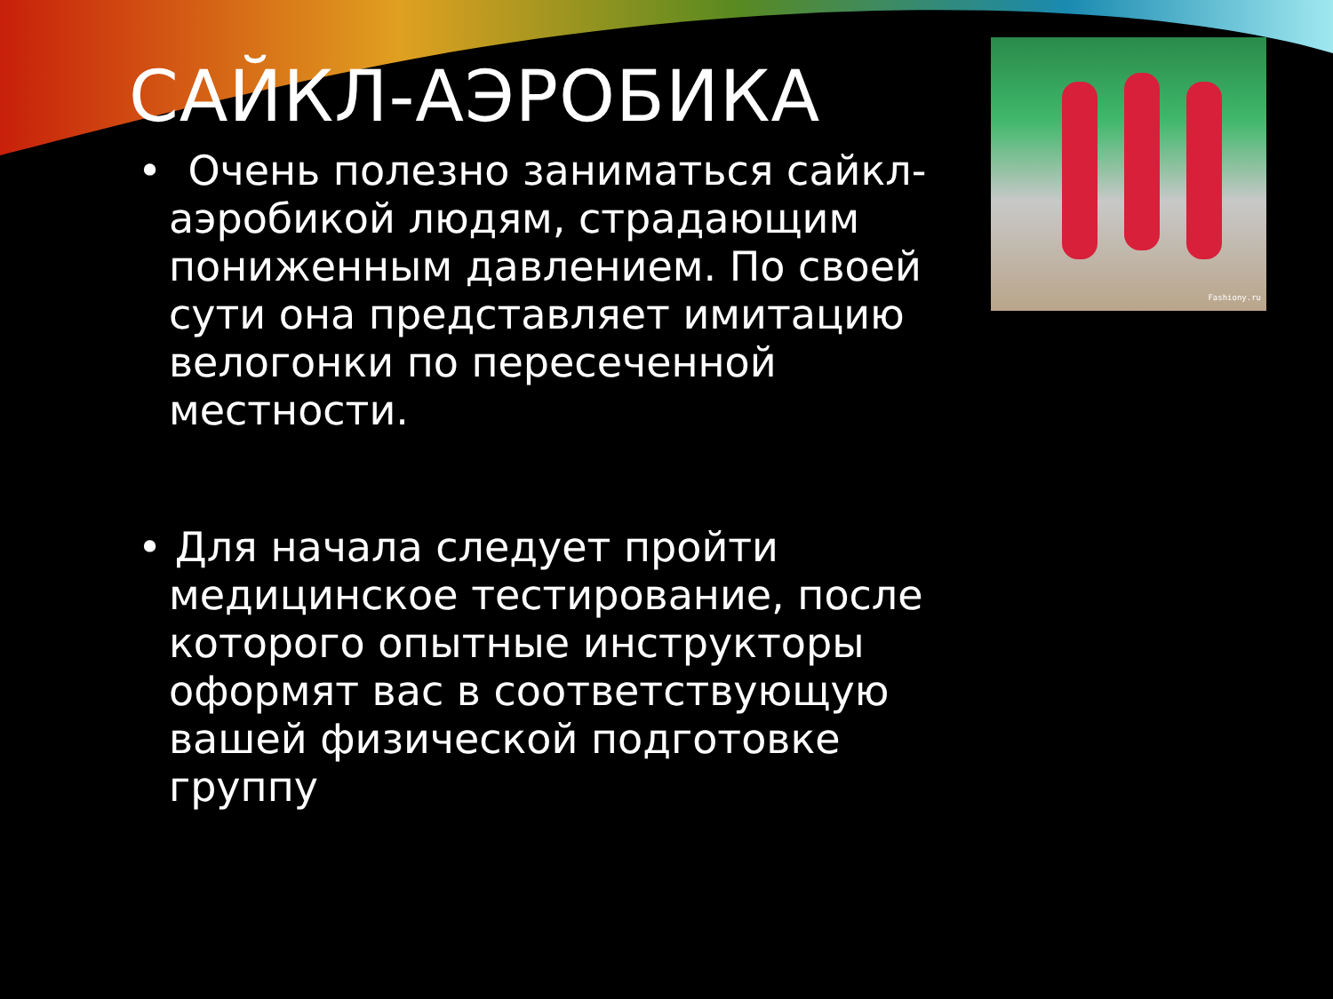САЙКЛ-АЭРОБИКА
• Очень полезно заниматься сайкл-аэробикой людям, страдающим пониженным давлением. По своей сути она представляет имитацию велогонки по пересеченной местности.
• Для начала следует пройти медицинское тестирование, после которого опытные инструкторы оформят вас в соответствующую вашей физической подготовке группу
Fashiony.ru